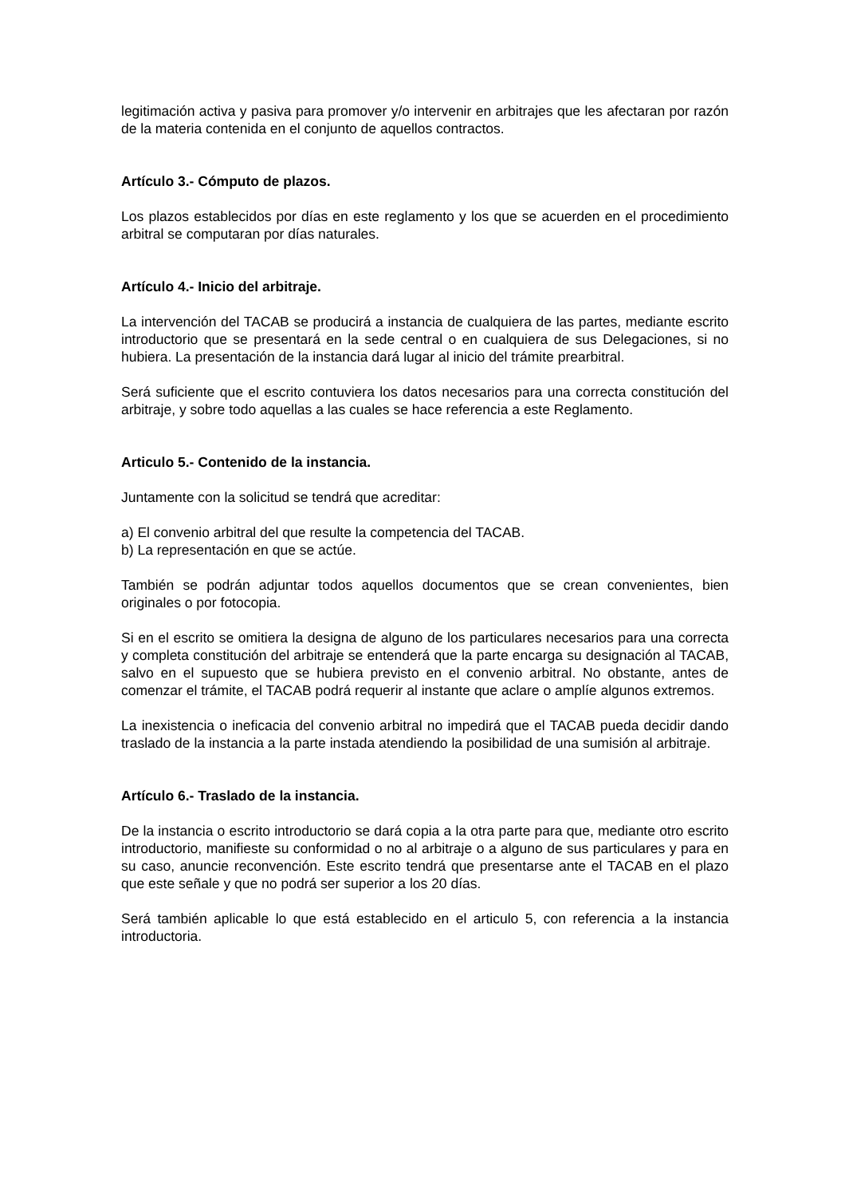legitimación activa y pasiva para promover y/o intervenir en arbitrajes que les afectaran por razón de la materia contenida en el conjunto de aquellos contractos.
Artículo 3.- Cómputo de plazos.
Los plazos establecidos por días en este reglamento y los que se acuerden en el procedimiento arbitral se computaran por días naturales.
Artículo 4.- Inicio del arbitraje.
La intervención del TACAB se producirá a instancia de cualquiera de las partes, mediante escrito introductorio que se presentará en la sede central o en cualquiera de sus Delegaciones, si no hubiera. La presentación de la instancia dará lugar al inicio del trámite prearbitral.
Será suficiente que el escrito contuviera los datos necesarios para una correcta constitución del arbitraje, y sobre todo aquellas a las cuales se hace referencia a este Reglamento.
Articulo 5.- Contenido de la instancia.
Juntamente con la solicitud se tendrá que acreditar:
a) El convenio arbitral del que resulte la competencia del TACAB.
b) La representación en que se actúe.
También se podrán adjuntar todos aquellos documentos que se crean convenientes, bien originales o por fotocopia.
Si en el escrito se omitiera la designa de alguno de los particulares necesarios para una correcta y completa constitución del arbitraje se entenderá que la parte encarga su designación al TACAB, salvo en el supuesto que se hubiera previsto en el convenio arbitral. No obstante, antes de comenzar el trámite, el TACAB podrá requerir al instante que aclare o amplíe algunos extremos.
La inexistencia o ineficacia del convenio arbitral no impedirá que el TACAB pueda decidir dando traslado de la instancia a la parte instada atendiendo la posibilidad de una sumisión al arbitraje.
Artículo 6.- Traslado de la instancia.
De la instancia o escrito introductorio se dará copia a la otra parte para que, mediante otro escrito introductorio, manifieste su conformidad o no al arbitraje o a alguno de sus particulares y para en su caso, anuncie reconvención. Este escrito tendrá que presentarse ante el TACAB en el plazo que este señale y que no podrá ser superior a los 20 días.
Será también aplicable lo que está establecido en el articulo 5, con referencia a la instancia introductoria.